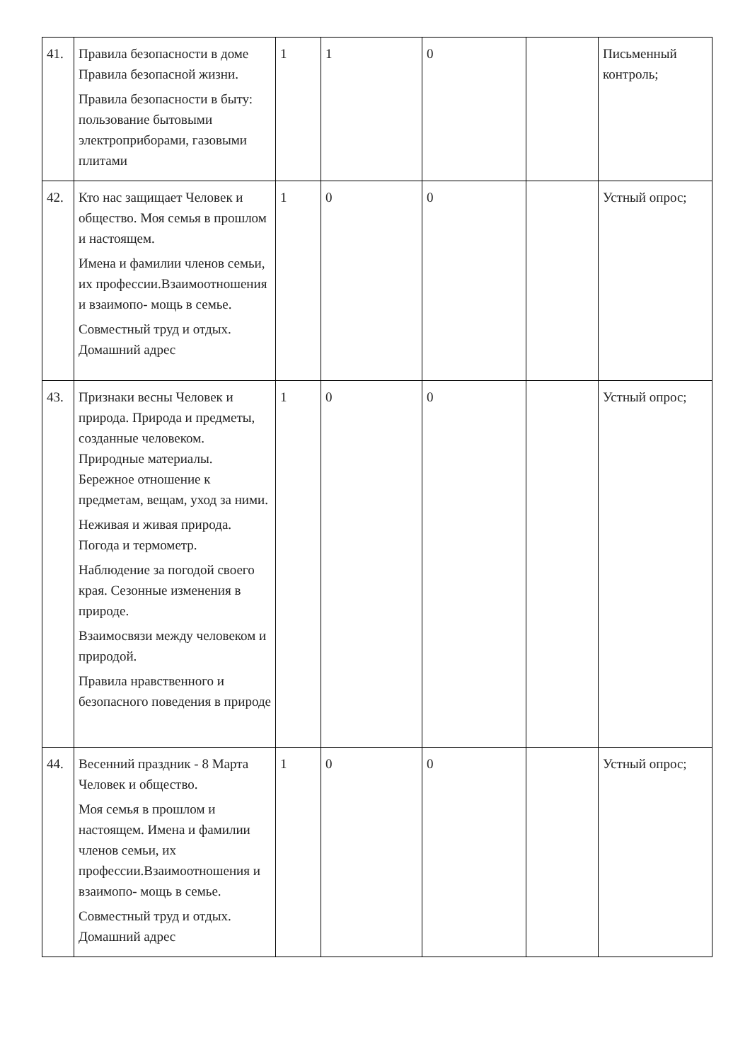| 41. | Правила безопасности в доме Правила безопасной жизни. Правила безопасности в быту: пользование бытовыми электроприборами, газовыми плитами | 1 | 1 | 0 | | Письменный контроль; |
| 42. | Кто нас защищает Человек и общество. Моя семья в прошлом и настоящем. Имена и фамилии членов семьи, их профессии.Взаимоотношения и взаимопо- мощь в семье. Совместный труд и отдых. Домашний адрес | 1 | 0 | 0 | | Устный опрос; |
| 43. | Признаки весны Человек и природа. Природа и предметы, созданные человеком. Природные материалы. Бережное отношение к предметам, вещам, уход за ними. Неживая и живая природа. Погода и термометр. Наблюдение за погодой своего края. Сезонные изменения в природе. Взаимосвязи между человеком и природой. Правила нравственного и безопасного поведения в природе | 1 | 0 | 0 | | Устный опрос; |
| 44. | Весенний праздник - 8 Марта Человек и общество. Моя семья в прошлом и настоящем. Имена и фамилии членов семьи, их профессии.Взаимоотношения и взаимопо- мощь в семье. Совместный труд и отдых. Домашний адрес | 1 | 0 | 0 | | Устный опрос; |